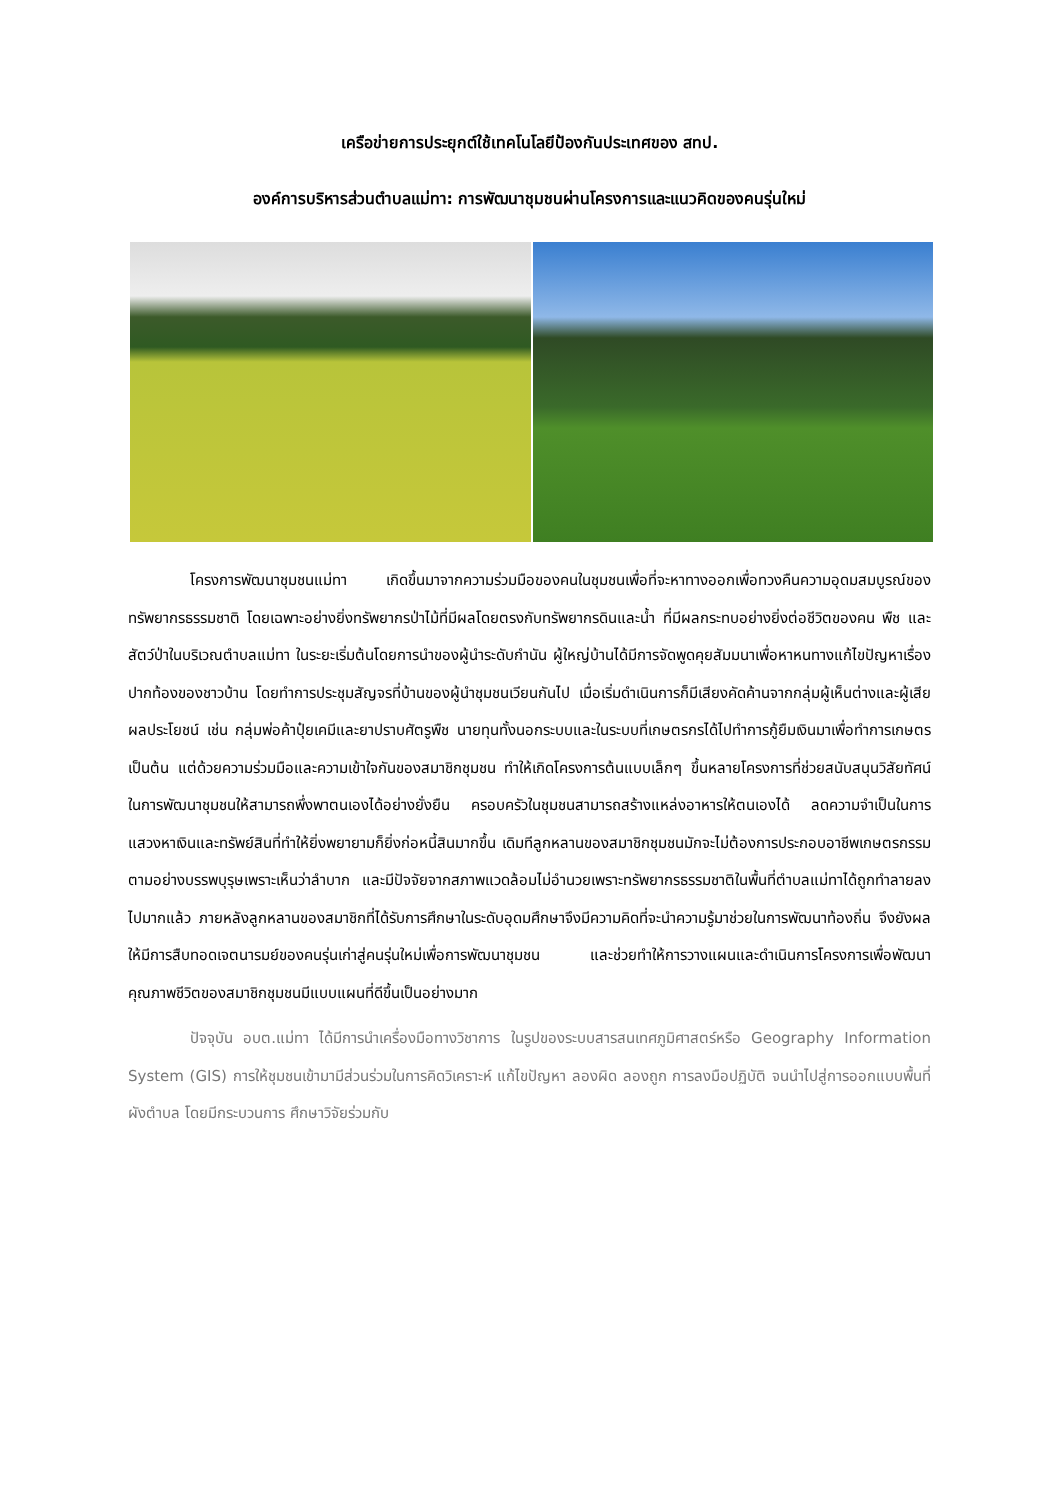เครือข่ายการประยุกต์ใช้เทคโนโลยีป้องกันประเทศของ สทป.
องค์การบริหารส่วนตำบลแม่ทา: การพัฒนาชุมชนผ่านโครงการและแนวคิดของคนรุ่นใหม่
โครงการพัฒนาชุมชนแม่ทา เกิดขึ้นมาจากความร่วมมือของคนในชุมชนเพื่อที่จะหาทางออกเพื่อทวงคืนความอุดมสมบูรณ์ของทรัพยากรธรรมชาติ โดยเฉพาะอย่างยิ่งทรัพยากรป่าไม้ที่มีผลโดยตรงกับทรัพยากรดินและน้ำ ที่มีผลกระทบอย่างยิ่งต่อชีวิตของคน พืช และสัตว์ป่าในบริเวณตำบลแม่ทา ในระยะเริ่มต้นโดยการนำของผู้นำระดับกำนัน ผู้ใหญ่บ้านได้มีการจัดพูดคุยสัมมนาเพื่อหาหนทางแก้ไขปัญหาเรื่องปากท้องของชาวบ้าน โดยทำการประชุมสัญจรที่บ้านของผู้นำชุมชนเวียนกันไป เมื่อเริ่มดำเนินการก็มีเสียงคัดค้านจากกลุ่มผู้เห็นต่างและผู้เสียผลประโยชน์ เช่น กลุ่มพ่อค้าปุ๋ยเคมีและยาปราบศัตรูพืช นายทุนทั้งนอกระบบและในระบบที่เกษตรกรได้ไปทำการกู้ยืมเงินมาเพื่อทำการเกษตร เป็นต้น แต่ด้วยความร่วมมือและความเข้าใจกันของสมาชิกชุมชน ทำให้เกิดโครงการต้นแบบเล็กๆ ขึ้นหลายโครงการที่ช่วยสนับสนุนวิสัยทัศน์ในการพัฒนาชุมชนให้สามารถพึ่งพาตนเองได้อย่างยั่งยืน ครอบครัวในชุมชนสามารถสร้างแหล่งอาหารให้ตนเองได้ ลดความจำเป็นในการแสวงหาเงินและทรัพย์สินที่ทำให้ยิ่งพยายามก็ยิ่งก่อหนี้สินมากขึ้น เดิมทีลูกหลานของสมาชิกชุมชนมักจะไม่ต้องการประกอบอาชีพเกษตรกรรมตามอย่างบรรพบุรุษเพราะเห็นว่าลำบาก และมีปัจจัยจากสภาพแวดล้อมไม่อำนวยเพราะทรัพยากรธรรมชาติในพื้นที่ตำบลแม่ทาได้ถูกทำลายลงไปมากแล้ว ภายหลังลูกหลานของสมาชิกที่ได้รับการศึกษาในระดับอุดมศึกษาจึงมีความคิดที่จะนำความรู้มาช่วยในการพัฒนาท้องถิ่น จึงยังผลให้มีการสืบทอดเจตนารมย์ของคนรุ่นเก่าสู่คนรุ่นใหม่เพื่อการพัฒนาชุมชน และช่วยทำให้การวางแผนและดำเนินการโครงการเพื่อพัฒนาคุณภาพชีวิตของสมาชิกชุมชนมีแบบแผนที่ดีขึ้นเป็นอย่างมาก
ปัจจุบัน อบต.แม่ทา ได้มีการนำเครื่องมือทางวิชาการ ในรูปของระบบสารสนเทศภูมิศาสตร์หรือ Geography Information System (GIS) การให้ชุมชนเข้ามามีส่วนร่วมในการคิดวิเคราะห์ แก้ไขปัญหา ลองผิด ลองถูก การลงมือปฏิบัติ จนนำไปสู่การออกแบบพื้นที่ผังตำบล โดยมีกระบวนการ ศึกษาวิจัยร่วมกับ